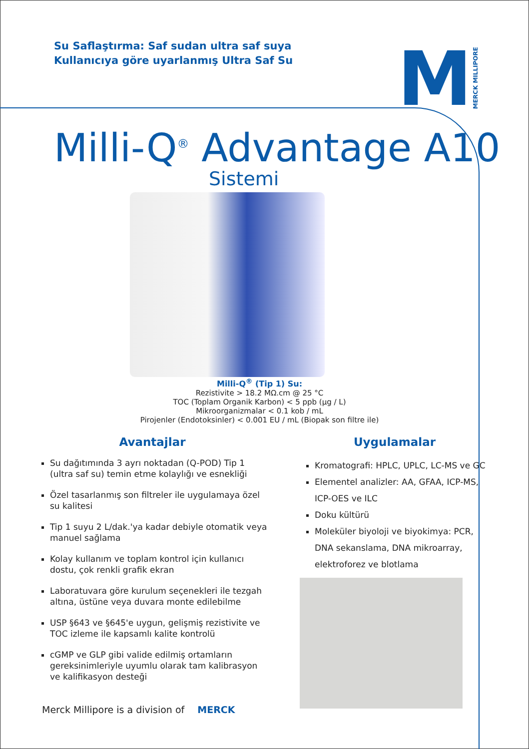Su Saflaştırma: Saf sudan ultra saf suya
Kullanıcıya göre uyarlanmış Ultra Saf Su
M MERCK MILLIPORE
Milli-Q<sup>®</sup> Advantage A10
Sistemi
Milli-Q<sup>®</sup> (Tip 1) Su:
Rezistivite > 18.2 MΩ.cm @ 25 °C
TOC (Toplam Organik Karbon) < 5 ppb (µg / L)
Mikroorganizmalar < 0.1 kob / mL
Pirojenler (Endotoksinler) < 0.001 EU / mL (Biopak son filtre ile)
Avantajlar
Su dağıtımında 3 ayrı noktadan (Q-POD) Tip 1 (ultra saf su) temin etme kolaylığı ve esnekliği
Özel tasarlanmış son filtreler ile uygulamaya özel su kalitesi
Tip 1 suyu 2 L/dak.'ya kadar debiyle otomatik veya manuel sağlama
Kolay kullanım ve toplam kontrol için kullanıcı dostu, çok renkli grafik ekran
Laboratuvara göre kurulum seçenekleri ile tezgah altına, üstüne veya duvara monte edilebilme
USP §643 ve §645'e uygun, gelişmiş rezistivite ve TOC izleme ile kapsamlı kalite kontrolü
cGMP ve GLP gibi valide edilmiş ortamların gereksinimleriyle uyumlu olarak tam kalibrasyon ve kalifikasyon desteği
Uygulamalar
Kromatografi: HPLC, UPLC, LC-MS ve GC
Elementel analizler: AA, GFAA, ICP-MS, ICP-OES ve ILC
Doku kültürü
Moleküler biyoloji ve biyokimya: PCR, DNA sekanslama, DNA mikroarray, elektroforez ve blotlama
Merck Millipore is a division of MERCK